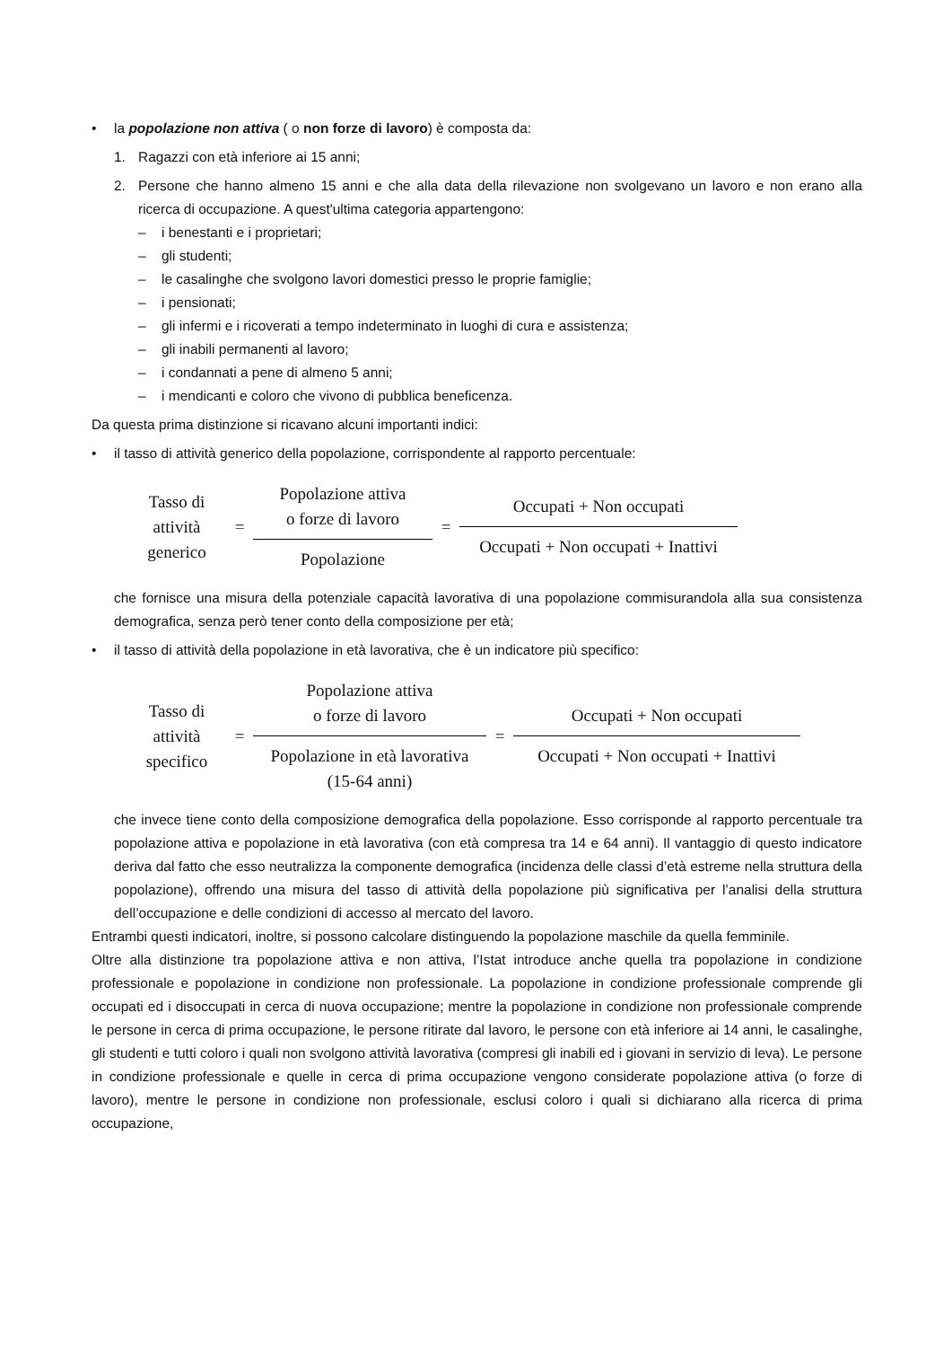• la popolazione non attiva ( o non forze di lavoro) è composta da:
1. Ragazzi con età inferiore ai 15 anni;
2. Persone che hanno almeno 15 anni e che alla data della rilevazione non svolgevano un lavoro e non erano alla ricerca di occupazione. A quest'ultima categoria appartengono:
– i benestanti e i proprietari;
– gli studenti;
– le casalinghe che svolgono lavori domestici presso le proprie famiglie;
– i pensionati;
– gli infermi e i ricoverati a tempo indeterminato in luoghi di cura e assistenza;
– gli inabili permanenti al lavoro;
– i condannati a pene di almeno 5 anni;
– i mendicanti e coloro che vivono di pubblica beneficenza.
Da questa prima distinzione si ricavano alcuni importanti indici:
• il tasso di attività generico della popolazione, corrispondente al rapporto percentuale:
Tasso di
attività
generico
=
Popolazione attiva
o forze di lavoro
Popolazione
=
Occupati + Non occupati
Occupati + Non occupati + Inattivi
che fornisce una misura della potenziale capacità lavorativa di una popolazione commisurandola alla sua consistenza demografica, senza però tener conto della composizione per età;
• il tasso di attività della popolazione in età lavorativa, che è un indicatore più specifico:
Tasso di
attività
specifico
=
Popolazione attiva
o forze di lavoro
Popolazione in età lavorativa
(15-64 anni)
=
Occupati + Non occupati
Occupati + Non occupati + Inattivi
che invece tiene conto della composizione demografica della popolazione. Esso corrisponde al rapporto percentuale tra popolazione attiva e popolazione in età lavorativa (con età compresa tra 14 e 64 anni). Il vantaggio di questo indicatore deriva dal fatto che esso neutralizza la componente demografica (incidenza delle classi d’età estreme nella struttura della popolazione), offrendo una misura del tasso di attività della popolazione più significativa per l’analisi della struttura dell’occupazione e delle condizioni di accesso al mercato del lavoro.
Entrambi questi indicatori, inoltre, si possono calcolare distinguendo la popolazione maschile da quella femminile.
Oltre alla distinzione tra popolazione attiva e non attiva, l’Istat introduce anche quella tra popolazione in condizione professionale e popolazione in condizione non professionale. La popolazione in condizione professionale comprende gli occupati ed i disoccupati in cerca di nuova occupazione; mentre la popolazione in condizione non professionale comprende le persone in cerca di prima occupazione, le persone ritirate dal lavoro, le persone con età inferiore ai 14 anni, le casalinghe, gli studenti e tutti coloro i quali non svolgono attività lavorativa (compresi gli inabili ed i giovani in servizio di leva). Le persone in condizione professionale e quelle in cerca di prima occupazione vengono considerate popolazione attiva (o forze di lavoro), mentre le persone in condizione non professionale, esclusi coloro i quali si dichiarano alla ricerca di prima occupazione,